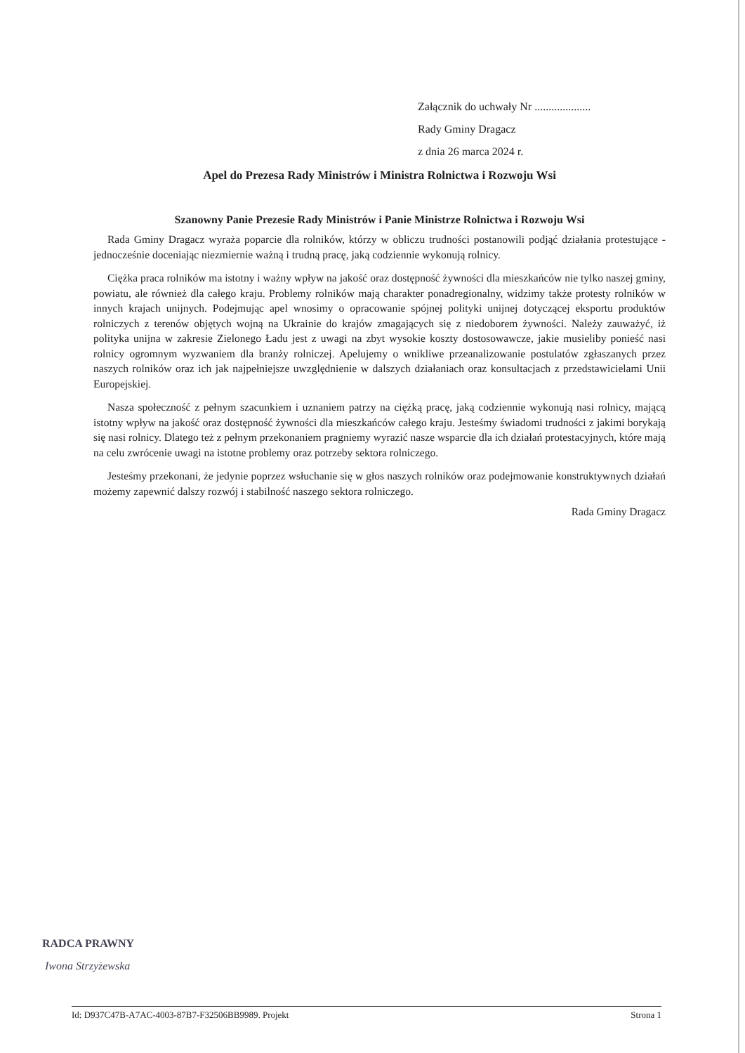Załącznik do uchwały Nr ....................
Rady Gminy Dragacz
z dnia 26 marca 2024 r.
Apel do Prezesa Rady Ministrów i Ministra Rolnictwa i Rozwoju Wsi
Szanowny Panie Prezesie Rady Ministrów i Panie Ministrze Rolnictwa i Rozwoju Wsi
Rada Gminy Dragacz wyraża poparcie dla rolników, którzy w obliczu trudności postanowili podjąć działania protestujące - jednocześnie doceniając niezmiernie ważną i trudną pracę, jaką codziennie wykonują rolnicy.
Ciężka praca rolników ma istotny i ważny wpływ na jakość oraz dostępność żywności dla mieszkańców nie tylko naszej gminy, powiatu, ale również dla całego kraju. Problemy rolników mają charakter ponadregionalny, widzimy także protesty rolników w innych krajach unijnych. Podejmując apel wnosimy o opracowanie spójnej polityki unijnej dotyczącej eksportu produktów rolniczych z terenów objętych wojną na Ukrainie do krajów zmagających się z niedoborem żywności. Należy zauważyć, iż polityka unijna w zakresie Zielonego Ładu jest z uwagi na zbyt wysokie koszty dostosowawcze, jakie musieliby ponieść nasi rolnicy ogromnym wyzwaniem dla branży rolniczej. Apelujemy o wnikliwe przeanalizowanie postulatów zgłaszanych przez naszych rolników oraz ich jak najpełniejsze uwzględnienie w dalszych działaniach oraz konsultacjach z przedstawicielami Unii Europejskiej.
Nasza społeczność z pełnym szacunkiem i uznaniem patrzy na ciężką pracę, jaką codziennie wykonują nasi rolnicy, mającą istotny wpływ na jakość oraz dostępność żywności dla mieszkańców całego kraju. Jesteśmy świadomi trudności z jakimi borykają się nasi rolnicy. Dlatego też z pełnym przekonaniem pragniemy wyrazić nasze wsparcie dla ich działań protestacyjnych, które mają na celu zwrócenie uwagi na istotne problemy oraz potrzeby sektora rolniczego.
Jesteśmy przekonani, że jedynie poprzez wsłuchanie się w głos naszych rolników oraz podejmowanie konstruktywnych działań możemy zapewnić dalszy rozwój i stabilność naszego sektora rolniczego.
Rada Gminy Dragacz
RADCA PRAWNY
Iwona Strzyżewska
Id: D937C47B-A7AC-4003-87B7-F32506BB9989. Projekt Strona 1